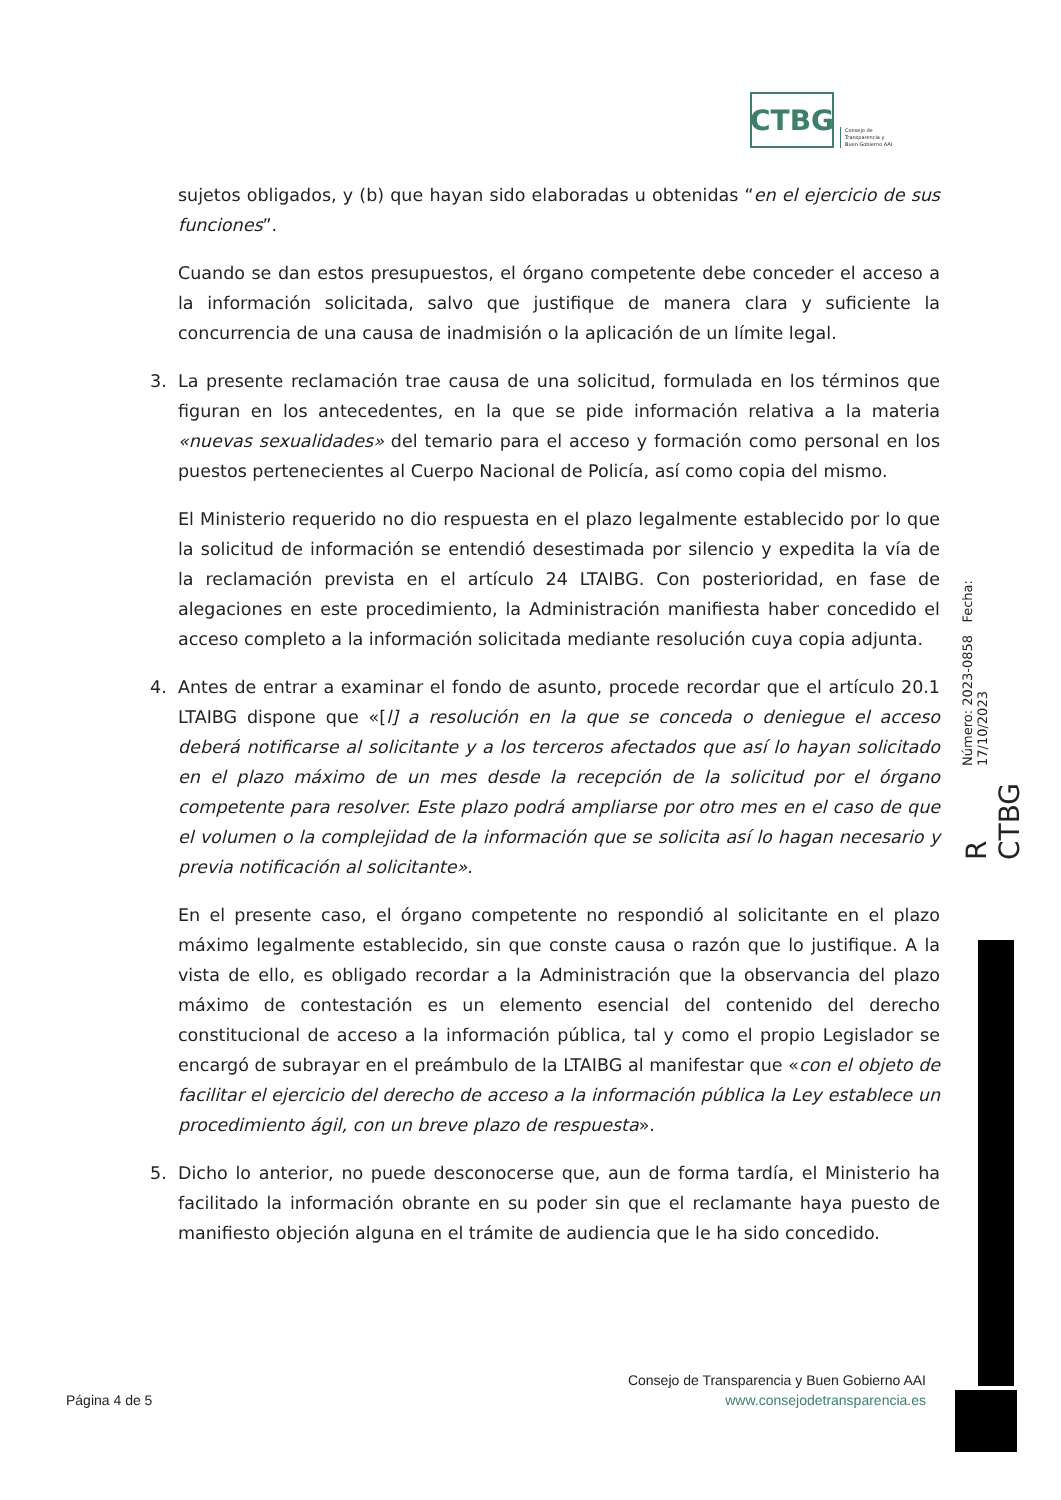CTBG
Consejo de
Transparencia y
Buen Gobierno AAI
sujetos obligados, y (b) que hayan sido elaboradas u obtenidas “en el ejercicio de sus funciones”.
Cuando se dan estos presupuestos, el órgano competente debe conceder el acceso a la información solicitada, salvo que justifique de manera clara y suficiente la concurrencia de una causa de inadmisión o la aplicación de un límite legal.
3. La presente reclamación trae causa de una solicitud, formulada en los términos que figuran en los antecedentes, en la que se pide información relativa a la materia «nuevas sexualidades» del temario para el acceso y formación como personal en los puestos pertenecientes al Cuerpo Nacional de Policía, así como copia del mismo.
El Ministerio requerido no dio respuesta en el plazo legalmente establecido por lo que la solicitud de información se entendió desestimada por silencio y expedita la vía de la reclamación prevista en el artículo 24 LTAIBG. Con posterioridad, en fase de alegaciones en este procedimiento, la Administración manifiesta haber concedido el acceso completo a la información solicitada mediante resolución cuya copia adjunta.
4. Antes de entrar a examinar el fondo de asunto, procede recordar que el artículo 20.1 LTAIBG dispone que «[l] a resolución en la que se conceda o deniegue el acceso deberá notificarse al solicitante y a los terceros afectados que así lo hayan solicitado en el plazo máximo de un mes desde la recepción de la solicitud por el órgano competente para resolver. Este plazo podrá ampliarse por otro mes en el caso de que el volumen o la complejidad de la información que se solicita así lo hagan necesario y previa notificación al solicitante».
En el presente caso, el órgano competente no respondió al solicitante en el plazo máximo legalmente establecido, sin que conste causa o razón que lo justifique. A la vista de ello, es obligado recordar a la Administración que la observancia del plazo máximo de contestación es un elemento esencial del contenido del derecho constitucional de acceso a la información pública, tal y como el propio Legislador se encargó de subrayar en el preámbulo de la LTAIBG al manifestar que «con el objeto de facilitar el ejercicio del derecho de acceso a la información pública la Ley establece un procedimiento ágil, con un breve plazo de respuesta».
5. Dicho lo anterior, no puede desconocerse que, aun de forma tardía, el Ministerio ha facilitado la información obrante en su poder sin que el reclamante haya puesto de manifiesto objeción alguna en el trámite de audiencia que le ha sido concedido.
R CTBG Número: 2023-0858 Fecha: 17/10/2023
Consejo de Transparencia y Buen Gobierno AAI
www.consejodetransparencia.es
Página 4 de 5